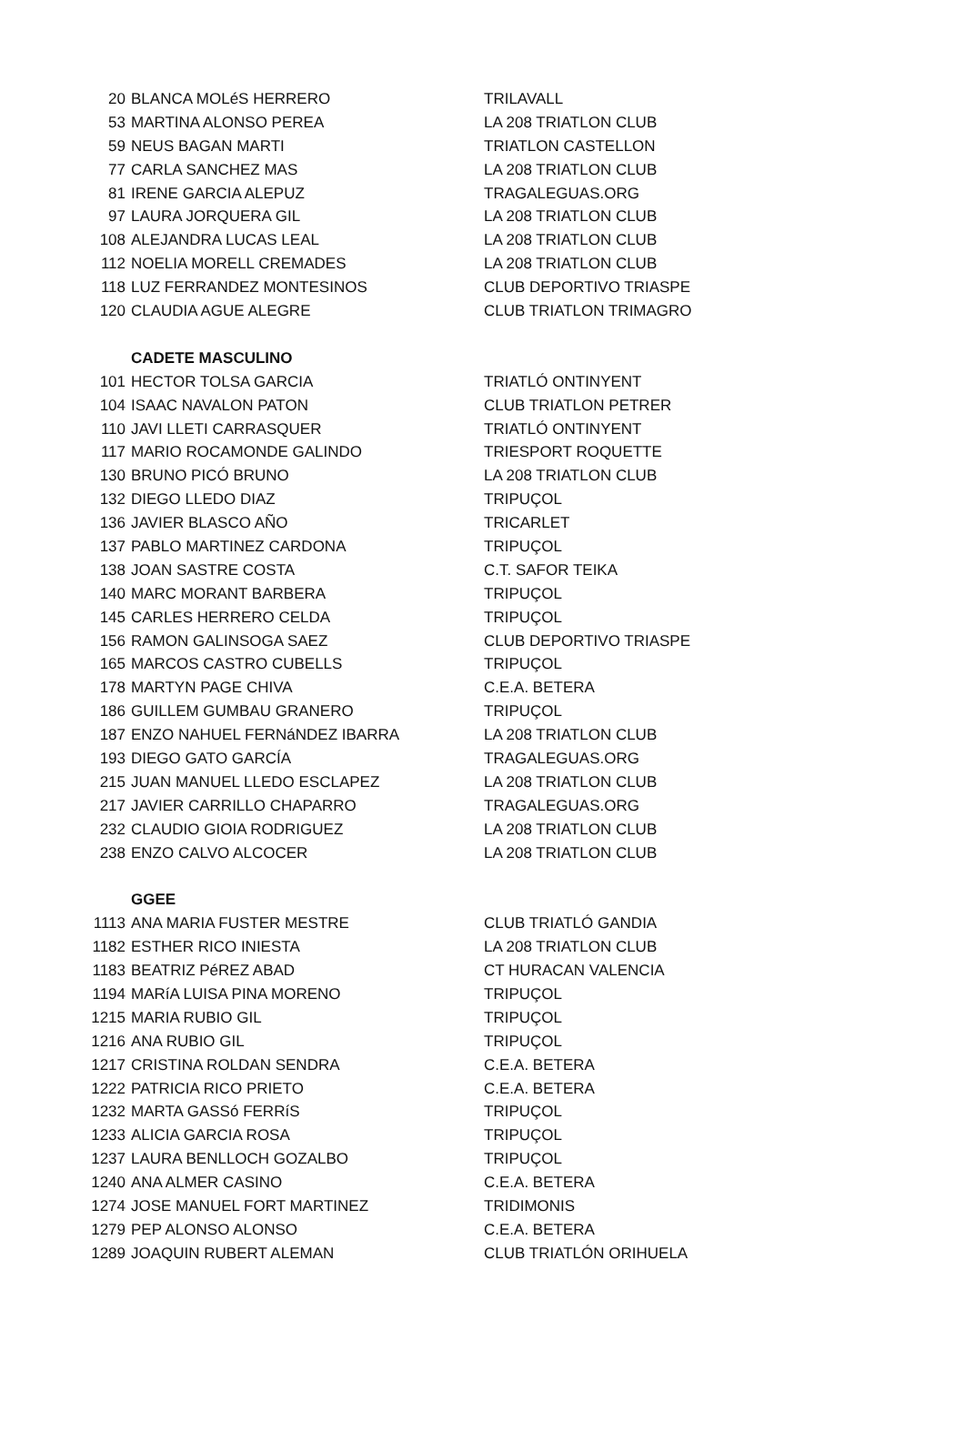| 20 | BLANCA MOLéS HERRERO | TRILAVALL |
| 53 | MARTINA ALONSO PEREA | LA 208 TRIATLON CLUB |
| 59 | NEUS BAGAN MARTI | TRIATLON CASTELLON |
| 77 | CARLA SANCHEZ MAS | LA 208 TRIATLON CLUB |
| 81 | IRENE GARCIA ALEPUZ | TRAGALEGUAS.ORG |
| 97 | LAURA JORQUERA GIL | LA 208 TRIATLON CLUB |
| 108 | ALEJANDRA LUCAS LEAL | LA 208 TRIATLON CLUB |
| 112 | NOELIA MORELL CREMADES | LA 208 TRIATLON CLUB |
| 118 | LUZ FERRANDEZ MONTESINOS | CLUB DEPORTIVO TRIASPE |
| 120 | CLAUDIA AGUE ALEGRE | CLUB TRIATLON TRIMAGRO |
| | CADETE MASCULINO | |
| 101 | HECTOR TOLSA GARCIA | TRIATLÓ ONTINYENT |
| 104 | ISAAC NAVALON PATON | CLUB TRIATLON PETRER |
| 110 | JAVI LLETI CARRASQUER | TRIATLÓ ONTINYENT |
| 117 | MARIO ROCAMONDE GALINDO | TRIESPORT ROQUETTE |
| 130 | BRUNO PICÓ BRUNO | LA 208 TRIATLON CLUB |
| 132 | DIEGO LLEDO DIAZ | TRIPUÇOL |
| 136 | JAVIER BLASCO AÑO | TRICARLET |
| 137 | PABLO MARTINEZ CARDONA | TRIPUÇOL |
| 138 | JOAN SASTRE COSTA | C.T. SAFOR TEIKA |
| 140 | MARC MORANT BARBERA | TRIPUÇOL |
| 145 | CARLES HERRERO CELDA | TRIPUÇOL |
| 156 | RAMON GALINSOGA SAEZ | CLUB DEPORTIVO TRIASPE |
| 165 | MARCOS CASTRO CUBELLS | TRIPUÇOL |
| 178 | MARTYN PAGE CHIVA | C.E.A. BETERA |
| 186 | GUILLEM GUMBAU GRANERO | TRIPUÇOL |
| 187 | ENZO NAHUEL FERNáNDEZ IBARRA | LA 208 TRIATLON CLUB |
| 193 | DIEGO GATO GARCÍA | TRAGALEGUAS.ORG |
| 215 | JUAN MANUEL LLEDO ESCLAPEZ | LA 208 TRIATLON CLUB |
| 217 | JAVIER CARRILLO CHAPARRO | TRAGALEGUAS.ORG |
| 232 | CLAUDIO GIOIA RODRIGUEZ | LA 208 TRIATLON CLUB |
| 238 | ENZO CALVO ALCOCER | LA 208 TRIATLON CLUB |
| | GGEE | |
| 1113 | ANA MARIA FUSTER MESTRE | CLUB TRIATLÓ GANDIA |
| 1182 | ESTHER RICO INIESTA | LA 208 TRIATLON CLUB |
| 1183 | BEATRIZ PéREZ ABAD | CT HURACAN VALENCIA |
| 1194 | MARíA LUISA PINA MORENO | TRIPUÇOL |
| 1215 | MARIA RUBIO GIL | TRIPUÇOL |
| 1216 | ANA RUBIO GIL | TRIPUÇOL |
| 1217 | CRISTINA ROLDAN SENDRA | C.E.A. BETERA |
| 1222 | PATRICIA RICO PRIETO | C.E.A. BETERA |
| 1232 | MARTA GASSó FERRíS | TRIPUÇOL |
| 1233 | ALICIA GARCIA ROSA | TRIPUÇOL |
| 1237 | LAURA BENLLOCH GOZALBO | TRIPUÇOL |
| 1240 | ANA ALMER CASINO | C.E.A. BETERA |
| 1274 | JOSE MANUEL FORT MARTINEZ | TRIDIMONIS |
| 1279 | PEP ALONSO ALONSO | C.E.A. BETERA |
| 1289 | JOAQUIN RUBERT ALEMAN | CLUB TRIATLÓN ORIHUELA |